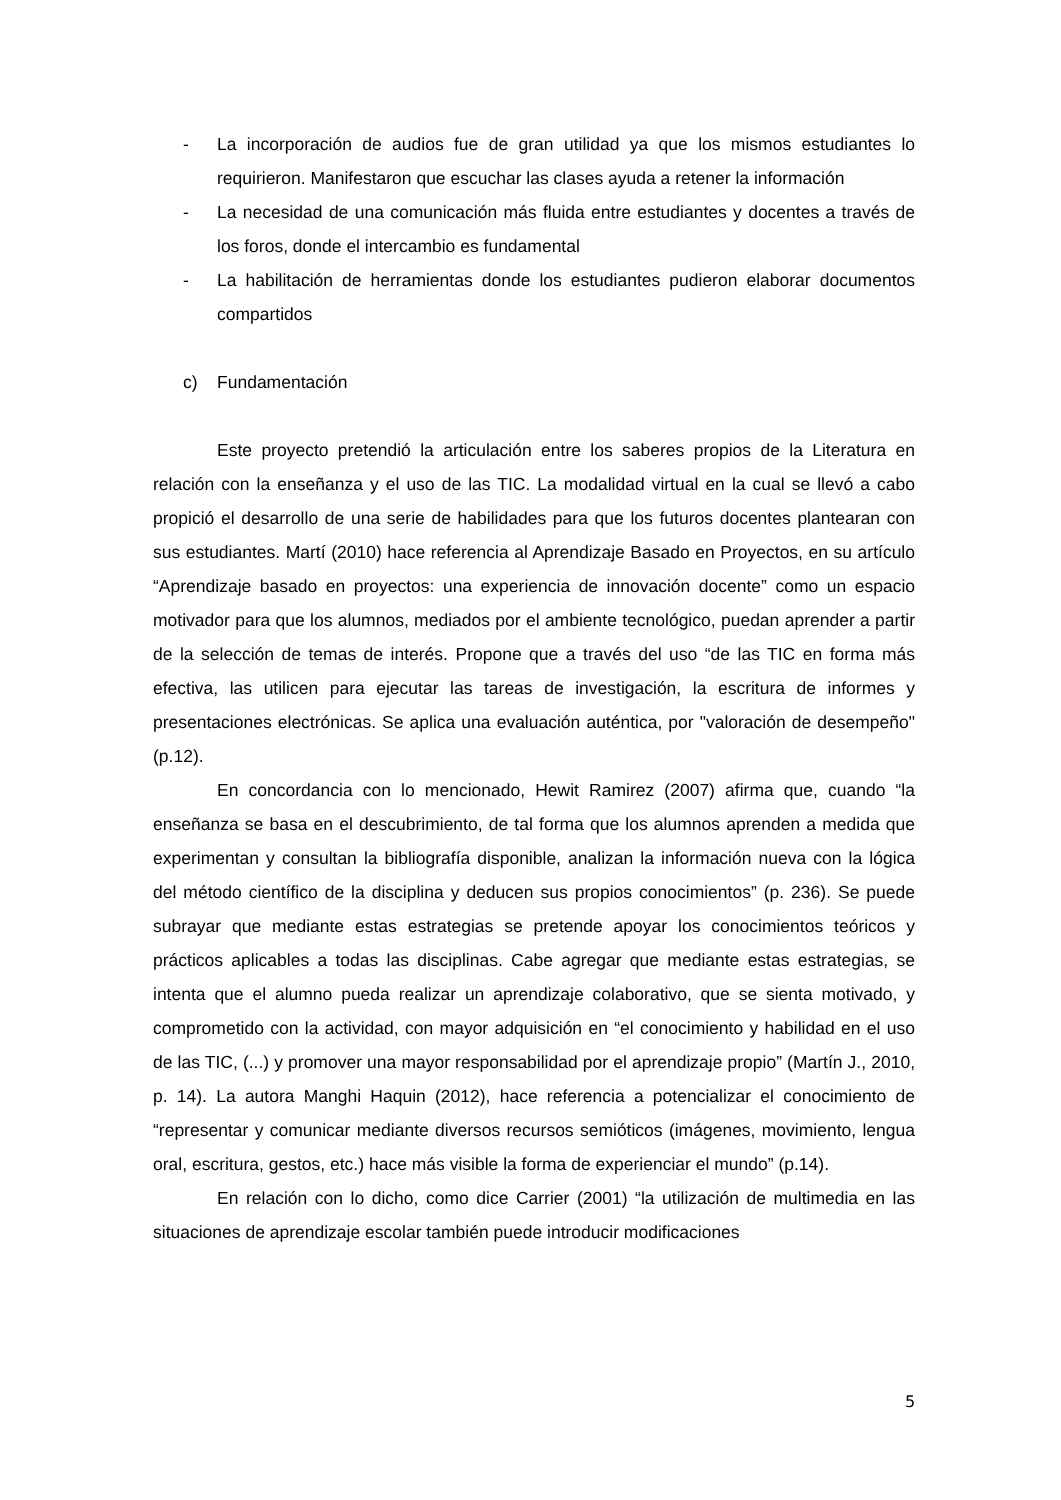- La incorporación de audios fue de gran utilidad ya que los mismos estudiantes lo requirieron. Manifestaron que escuchar las clases ayuda a retener la información
- La necesidad de una comunicación más fluida entre estudiantes y docentes a través de los foros, donde el intercambio es fundamental
- La habilitación de herramientas donde los estudiantes pudieron elaborar documentos compartidos
c) Fundamentación
Este proyecto pretendió la articulación entre los saberes propios de la Literatura en relación con la enseñanza y el uso de las TIC. La modalidad virtual en la cual se llevó a cabo propició el desarrollo de una serie de habilidades para que los futuros docentes plantearan con sus estudiantes. Martí (2010) hace referencia al Aprendizaje Basado en Proyectos, en su artículo “Aprendizaje basado en proyectos: una experiencia de innovación docente” como un espacio motivador para que los alumnos, mediados por el ambiente tecnológico, puedan aprender a partir de la selección de temas de interés. Propone que a través del uso “de las TIC en forma más efectiva, las utilicen para ejecutar las tareas de investigación, la escritura de informes y presentaciones electrónicas. Se aplica una evaluación auténtica, por "valoración de desempeño" (p.12).
En concordancia con lo mencionado, Hewit Ramirez (2007) afirma que, cuando “la enseñanza se basa en el descubrimiento, de tal forma que los alumnos aprenden a medida que experimentan y consultan la bibliografía disponible, analizan la información nueva con la lógica del método científico de la disciplina y deducen sus propios conocimientos” (p. 236). Se puede subrayar que mediante estas estrategias se pretende apoyar los conocimientos teóricos y prácticos aplicables a todas las disciplinas. Cabe agregar que mediante estas estrategias, se intenta que el alumno pueda realizar un aprendizaje colaborativo, que se sienta motivado, y comprometido con la actividad, con mayor adquisición en “el conocimiento y habilidad en el uso de las TIC, (...) y promover una mayor responsabilidad por el aprendizaje propio” (Martín J., 2010, p. 14). La autora Manghi Haquin (2012), hace referencia a potencializar el conocimiento de “representar y comunicar mediante diversos recursos semióticos (imágenes, movimiento, lengua oral, escritura, gestos, etc.) hace más visible la forma de experienciar el mundo” (p.14).
En relación con lo dicho, como dice Carrier (2001) “la utilización de multimedia en las situaciones de aprendizaje escolar también puede introducir modificaciones
5